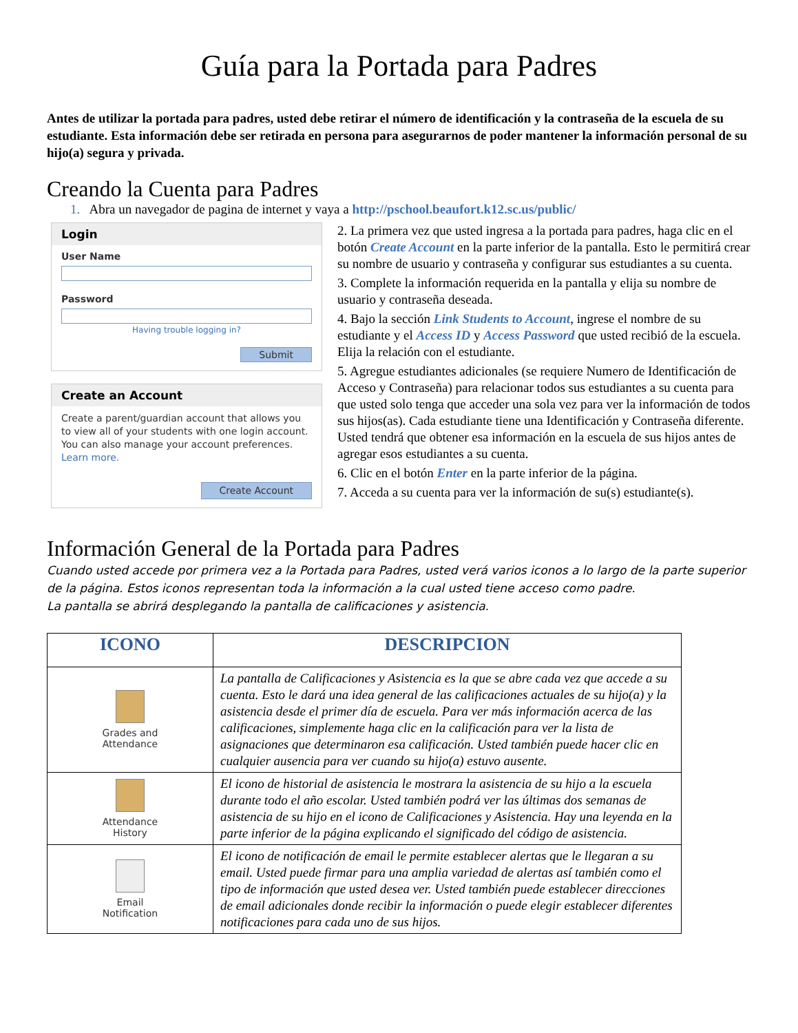Guía para la Portada para Padres
Antes de utilizar la portada para padres, usted debe retirar el número de identificación y la contraseña de la escuela de su estudiante. Esta información debe ser retirada en persona para asegurarnos de poder mantener la información personal de su hijo(a) segura y privada.
Creando la Cuenta para Padres
1. Abra un navegador de pagina de internet y vaya a http://pschool.beaufort.k12.sc.us/public/
Login
User Name
Password
Having trouble logging in?
Submit
Create an Account
Create a parent/guardian account that allows you to view all of your students with one login account. You can also manage your account preferences. Learn more.
Create Account
2. La primera vez que usted ingresa a la portada para padres, haga clic en el botón Create Account en la parte inferior de la pantalla. Esto le permitirá crear su nombre de usuario y contraseña y configurar sus estudiantes a su cuenta.
3. Complete la información requerida en la pantalla y elija su nombre de usuario y contraseña deseada.
4. Bajo la sección Link Students to Account, ingrese el nombre de su estudiante y el Access ID y Access Password que usted recibió de la escuela. Elija la relación con el estudiante.
5. Agregue estudiantes adicionales (se requiere Numero de Identificación de Acceso y Contraseña) para relacionar todos sus estudiantes a su cuenta para que usted solo tenga que acceder una sola vez para ver la información de todos sus hijos(as). Cada estudiante tiene una Identificación y Contraseña diferente. Usted tendrá que obtener esa información en la escuela de sus hijos antes de agregar esos estudiantes a su cuenta.
6. Clic en el botón Enter en la parte inferior de la página.
7. Acceda a su cuenta para ver la información de su(s) estudiante(s).
Información General de la Portada para Padres
Cuando usted accede por primera vez a la Portada para Padres, usted verá varios iconos a lo largo de la parte superior de la página. Estos iconos representan toda la información a la cual usted tiene acceso como padre.
La pantalla se abrirá desplegando la pantalla de calificaciones y asistencia.
| ICONO | DESCRIPCION |
| --- | --- |
| Grades and Attendance | La pantalla de Calificaciones y Asistencia es la que se abre cada vez que accede a su cuenta. Esto le dará una idea general de las calificaciones actuales de su hijo(a) y la asistencia desde el primer día de escuela. Para ver más información acerca de las calificaciones, simplemente haga clic en la calificación para ver la lista de asignaciones que determinaron esa calificación. Usted también puede hacer clic en cualquier ausencia para ver cuando su hijo(a) estuvo ausente. |
| Attendance History | El icono de historial de asistencia le mostrara la asistencia de su hijo a la escuela durante todo el año escolar. Usted también podrá ver las últimas dos semanas de asistencia de su hijo en el icono de Calificaciones y Asistencia. Hay una leyenda en la parte inferior de la página explicando el significado del código de asistencia. |
| Email Notification | El icono de notificación de email le permite establecer alertas que le llegaran a su email. Usted puede firmar para una amplia variedad de alertas así también como el tipo de información que usted desea ver. Usted también puede establecer direcciones de email adicionales donde recibir la información o puede elegir establecer diferentes notificaciones para cada uno de sus hijos. |